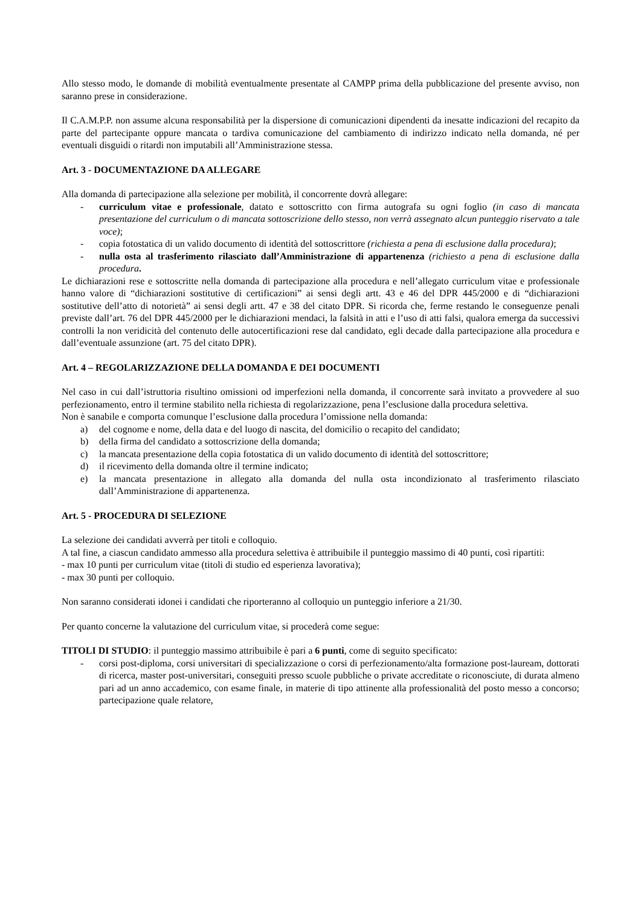Allo stesso modo, le domande di mobilità eventualmente presentate al CAMPP prima della pubblicazione del presente avviso, non saranno prese in considerazione.
Il C.A.M.P.P. non assume alcuna responsabilità per la dispersione di comunicazioni dipendenti da inesatte indicazioni del recapito da parte del partecipante oppure mancata o tardiva comunicazione del cambiamento di indirizzo indicato nella domanda, né per eventuali disguidi o ritardi non imputabili all’Amministrazione stessa.
Art. 3 - DOCUMENTAZIONE DA ALLEGARE
Alla domanda di partecipazione alla selezione per mobilità, il concorrente dovrà allegare:
- curriculum vitae e professionale, datato e sottoscritto con firma autografa su ogni foglio (in caso di mancata presentazione del curriculum o di mancata sottoscrizione dello stesso, non verrà assegnato alcun punteggio riservato a tale voce);
- copia fotostatica di un valido documento di identità del sottoscrittore (richiesta a pena di esclusione dalla procedura);
- nulla osta al trasferimento rilasciato dall’Amministrazione di appartenenza (richiesto a pena di esclusione dalla procedura.
Le dichiarazioni rese e sottoscritte nella domanda di partecipazione alla procedura e nell’allegato curriculum vitae e professionale hanno valore di “dichiarazioni sostitutive di certificazioni” ai sensi degli artt. 43 e 46 del DPR 445/2000 e di “dichiarazioni sostitutive dell’atto di notorietà” ai sensi degli artt. 47 e 38 del citato DPR. Si ricorda che, ferme restando le conseguenze penali previste dall’art. 76 del DPR 445/2000 per le dichiarazioni mendaci, la falsità in atti e l’uso di atti falsi, qualora emerga da successivi controlli la non veridicità del contenuto delle autocertificazioni rese dal candidato, egli decade dalla partecipazione alla procedura e dall’eventuale assunzione (art. 75 del citato DPR).
Art. 4 – REGOLARIZZAZIONE DELLA DOMANDA E DEI DOCUMENTI
Nel caso in cui dall’istruttoria risultino omissioni od imperfezioni nella domanda, il concorrente sarà invitato a provvedere al suo perfezionamento, entro il termine stabilito nella richiesta di regolarizzazione, pena l’esclusione dalla procedura selettiva.
Non è sanabile e comporta comunque l’esclusione dalla procedura l’omissione nella domanda:
a) del cognome e nome, della data e del luogo di nascita, del domicilio o recapito del candidato;
b) della firma del candidato a sottoscrizione della domanda;
c) la mancata presentazione della copia fotostatica di un valido documento di identità del sottoscrittore;
d) il ricevimento della domanda oltre il termine indicato;
e) la mancata presentazione in allegato alla domanda del nulla osta incondizionato al trasferimento rilasciato dall’Amministrazione di appartenenza.
Art. 5 - PROCEDURA DI SELEZIONE
La selezione dei candidati avverrà per titoli e colloquio.
A tal fine, a ciascun candidato ammesso alla procedura selettiva è attribuibile il punteggio massimo di 40 punti, così ripartiti:
- max 10 punti per curriculum vitae (titoli di studio ed esperienza lavorativa);
- max 30 punti per colloquio.
Non saranno considerati idonei i candidati che riporteranno al colloquio un punteggio inferiore a 21/30.
Per quanto concerne la valutazione del curriculum vitae, si procederà come segue:
TITOLI DI STUDIO: il punteggio massimo attribuibile è pari a 6 punti, come di seguito specificato:
- corsi post-diploma, corsi universitari di specializzazione o corsi di perfezionamento/alta formazione post-lauream, dottorati di ricerca, master post-universitari, conseguiti presso scuole pubbliche o private accreditate o riconosciute, di durata almeno pari ad un anno accademico, con esame finale, in materie di tipo attinente alla professionalità del posto messo a concorso; partecipazione quale relatore,